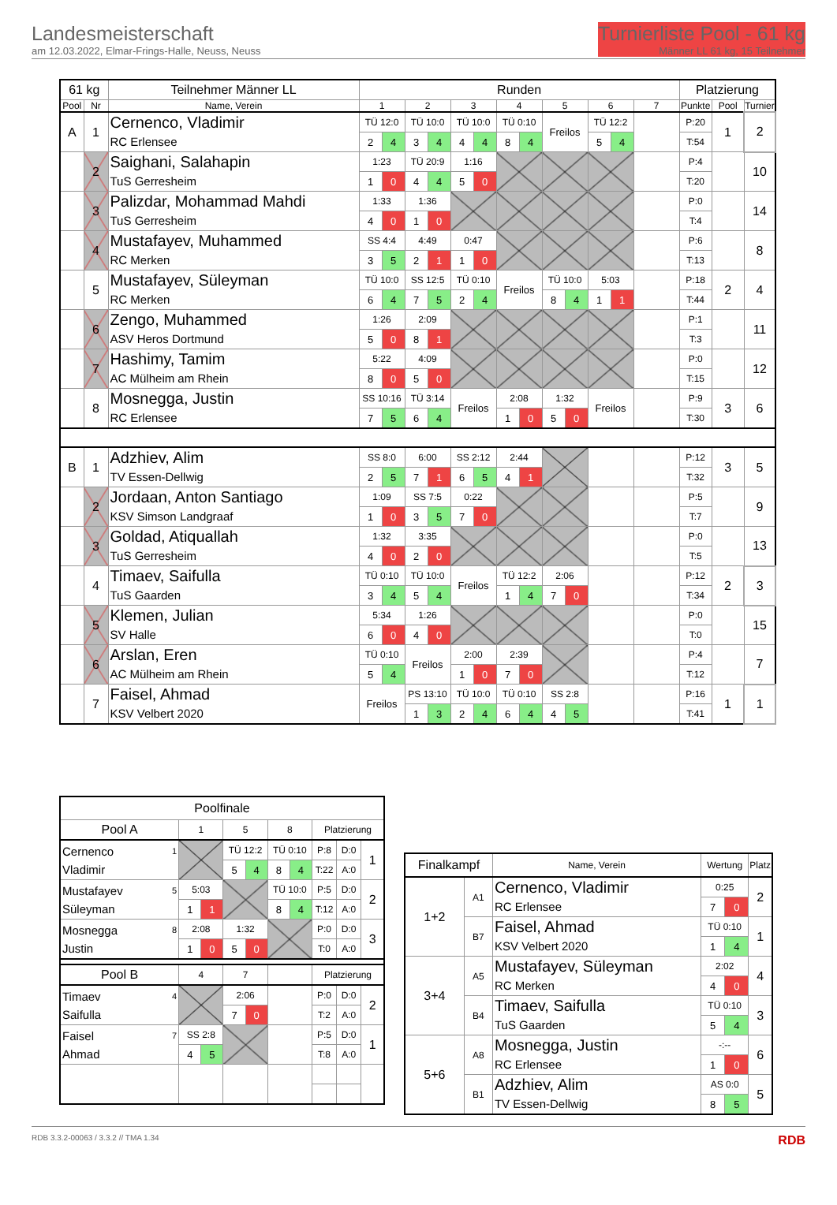Landesmeisterschaft
am 12.03.2022, Elmar-Frings-Halle, Neuss, Neuss
Turnierliste Pool - 61 kg
Männer LL 61 kg, 15 Teilnehmer
| 61 kg | | Teilnehmer Männer LL | Runden | | | | | | | | | | | | | Platzierung | | |
| Pool | Nr | Name, Verein | 1 | | 2 | | 3 | | 4 | | 5 | | 6 | | 7 | Punkte | Pool | Turnier |
| A | 1 | Cernenco, Vladimir | TÜ 12:0 | | TÜ 10:0 | | TÜ 10:0 | | TÜ 0:10 | | Freilos | | TÜ 12:2 | | | P:20 | 1 | 2 |
| | | RC Erlensee | 2 | 4 | 3 | 4 | 4 | 4 | 8 | 4 | | | 5 | 4 | | T:54 | | |
| | 2 | Saighani, Salahapin | 1:23 | | TÜ 20:9 | | 1:16 | | | | | | | | | P:4 | | 10 |
| | | TuS Gerresheim | 1 | 0 | 4 | 4 | 5 | 0 | | | | | | | | T:20 | | |
| | 3 | Palizdar, Mohammad Mahdi | 1:33 | | 1:36 | | | | | | | | | | | P:0 | | 14 |
| | | TuS Gerresheim | 4 | 0 | 1 | 0 | | | | | | | | | | T:4 | | |
| | 4 | Mustafayev, Muhammed | SS 4:4 | | 4:49 | | 0:47 | | | | | | | | | P:6 | | 8 |
| | | RC Merken | 3 | 5 | 2 | 1 | 1 | 0 | | | | | | | | T:13 | | |
| | 5 | Mustafayev, Süleyman | TÜ 10:0 | | SS 12:5 | | TÜ 0:10 | | Freilos | | TÜ 10:0 | | 5:03 | | | P:18 | 2 | 4 |
| | | RC Merken | 6 | 4 | 7 | 5 | 2 | 4 | | | 8 | 4 | 1 | 1 | | T:44 | | |
| | 6 | Zengo, Muhammed | 1:26 | | 2:09 | | | | | | | | | | | P:1 | | 11 |
| | | ASV Heros Dortmund | 5 | 0 | 8 | 1 | | | | | | | | | | T:3 | | |
| | 7 | Hashimy, Tamim | 5:22 | | 4:09 | | | | | | | | | | | P:0 | | 12 |
| | | AC Mülheim am Rhein | 8 | 0 | 5 | 0 | | | | | | | | | | T:15 | | |
| | 8 | Mosnegga, Justin | SS 10:16 | | TÜ 3:14 | | Freilos | | 2:08 | | 1:32 | | Freilos | | | P:9 | 3 | 6 |
| | | RC Erlensee | 7 | 5 | 6 | 4 | | | 1 | 0 | 5 | 0 | | | | T:30 | | |
| B | 1 | Adzhiev, Alim | SS 8:0 | | 6:00 | | SS 2:12 | | 2:44 | | | | | | | P:12 | 3 | 5 |
| | | TV Essen-Dellwig | 2 | 5 | 7 | 1 | 6 | 5 | 4 | 1 | | | | | | T:32 | | |
| | 2 | Jordaan, Anton Santiago | 1:09 | | SS 7:5 | | 0:22 | | | | | | | | | P:5 | | 9 |
| | | KSV Simson Landgraaf | 1 | 0 | 3 | 5 | 7 | 0 | | | | | | | | T:7 | | |
| | 3 | Goldad, Atiquallah | 1:32 | | 3:35 | | | | | | | | | | | P:0 | | 13 |
| | | TuS Gerresheim | 4 | 0 | 2 | 0 | | | | | | | | | | T:5 | | |
| | 4 | Timaev, Saifulla | TÜ 0:10 | | TÜ 10:0 | | Freilos | | TÜ 12:2 | | 2:06 | | | | | P:12 | 2 | 3 |
| | | TuS Gaarden | 3 | 4 | 5 | 4 | | | 1 | 4 | 7 | 0 | | | | T:34 | | |
| | 5 | Klemen, Julian | 5:34 | | 1:26 | | | | | | | | | | | P:0 | | 15 |
| | | SV Halle | 6 | 0 | 4 | 0 | | | | | | | | | | T:0 | | |
| | 6 | Arslan, Eren | TÜ 0:10 | | Freilos | | 2:00 | | 2:39 | | | | | | | P:4 | | 7 |
| | | AC Mülheim am Rhein | 5 | 4 | | | 1 | 0 | 7 | 0 | | | | | | T:12 | | |
| | 7 | Faisel, Ahmad | Freilos | | PS 13:10 | | TÜ 10:0 | | TÜ 0:10 | | SS 2:8 | | | | | P:16 | 1 | 1 |
| | | KSV Velbert 2020 | | | 1 | 3 | 2 | 4 | 6 | 4 | 4 | 5 | | | | T:41 | | |
| Poolfinale | | | | | | | | | |
| Pool A | 1 | | 5 | | 8 | | Platzierung | | |
| Cernenco 1 Vladimir | | | TÜ 12:2 | | TÜ 0:10 | | P:8 | D:0 | 1 |
| | | | 5 | 4 | 8 | 4 | T:22 | A:0 | |
| Mustafayev 5 Süleyman | 5:03 | | | | TÜ 10:0 | | P:5 | D:0 | 2 |
| | 1 | 1 | | | 8 | 4 | T:12 | A:0 | |
| Mosnegga 8 Justin | 2:08 | | 1:32 | | | | P:0 | D:0 | 3 |
| | 1 | 0 | 5 | 0 | | | T:0 | A:0 | |
| Pool B | 4 | | 7 | | | | Platzierung | | |
| Timaev 4 Saifulla | | | 2:06 | | | | P:0 | D:0 | 2 |
| | | | 7 | 0 | | | T:2 | A:0 | |
| Faisel 7 Ahmad | SS 2:8 | | | | | | P:5 | D:0 | 1 |
| | 4 | 5 | | | | | T:8 | A:0 | |
| Finalkampf | | Name, Verein | Wertung | | Platz |
| 1+2 | A1 | Cernenco, Vladimir | 0:25 | | 2 |
| | | RC Erlensee | 7 | 0 | |
| | B7 | Faisel, Ahmad | TÜ 0:10 | | 1 |
| | | KSV Velbert 2020 | 1 | 4 | |
| 3+4 | A5 | Mustafayev, Süleyman | 2:02 | | 4 |
| | | RC Merken | 4 | 0 | |
| | B4 | Timaev, Saifulla | TÜ 0:10 | | 3 |
| | | TuS Gaarden | 5 | 4 | |
| 5+6 | A8 | Mosnegga, Justin | -:-- | | 6 |
| | | RC Erlensee | 1 | 0 | |
| | B1 | Adzhiev, Alim | AS 0:0 | | 5 |
| | | TV Essen-Dellwig | 8 | 5 | |
RDB 3.3.2-00063 / 3.3.2 // TMA 1.34 RDB